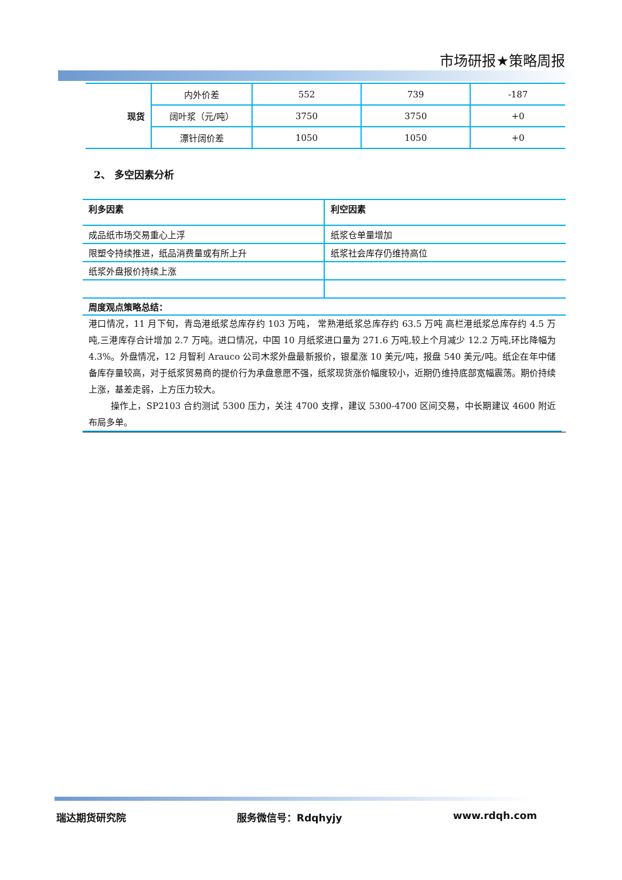市场研报★策略周报
| 现货 | 内外价差 | 552 | 739 | -187 |
| | 阔叶浆（元/吨） | 3750 | 3750 | +0 |
| | 漂针阔价差 | 1050 | 1050 | +0 |
2、 多空因素分析
| 利多因素 | 利空因素 |
| 成品纸市场交易重心上浮 | 纸浆仓单量增加 |
| 限塑令持续推进，纸品消费量或有所上升 | 纸浆社会库存仍维持高位 |
| 纸浆外盘报价持续上涨 | |
周度观点策略总结：
港口情况，11 月下旬，青岛港纸浆总库存约 103 万吨， 常熟港纸浆总库存约 63.5 万吨 高栏港纸浆总库存约 4.5 万吨,三港库存合计增加 2.7 万吨。进口情况，中国 10 月纸浆进口量为 271.6 万吨,较上个月减少 12.2 万吨,环比降幅为 4.3%。外盘情况，12 月智利 Arauco 公司木浆外盘最新报价，银星涨 10 美元/吨，报盘 540 美元/吨。纸企在年中储备库存量较高，对于纸浆贸易商的提价行为承盘意愿不强，纸浆现货涨价幅度较小，近期仍维持底部宽幅震荡。期价持续上涨，基差走弱，上方压力较大。
操作上，SP2103 合约测试 5300 压力，关注 4700 支撑，建议 5300-4700 区间交易，中长期建议 4600 附近布局多单。
瑞达期货研究院 服务微信号：Rdqhyjy www.rdqh.com